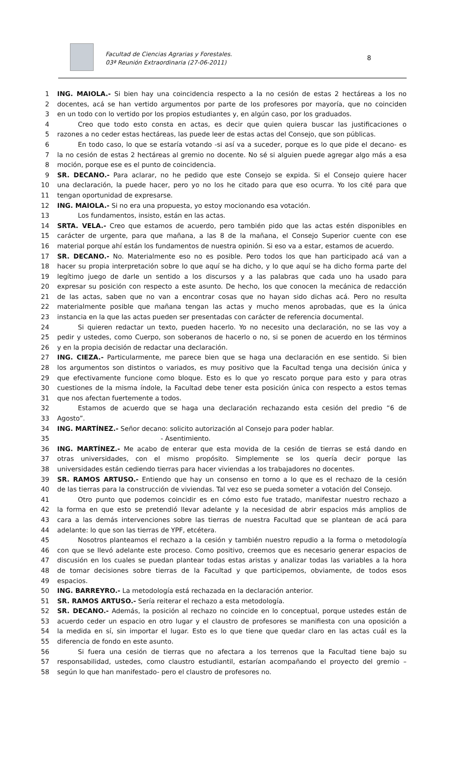Facultad de Ciencias Agrarias y Forestales.
03ª Reunión Extraordinaria (27-06-2011)
8
1 ING. MAIOLA.- Si bien hay una coincidencia respecto a la no cesión de estas 2 hectáreas a los no
2 docentes, acá se han vertido argumentos por parte de los profesores por mayoría, que no coinciden
3 en un todo con lo vertido por los propios estudiantes y, en algún caso, por los graduados.
4 Creo que todo esto consta en actas, es decir que quien quiera buscar las justificaciones o
5 razones a no ceder estas hectáreas, las puede leer de estas actas del Consejo, que son públicas.
6 En todo caso, lo que se estaría votando -si así va a suceder, porque es lo que pide el decano- es
7 la no cesión de estas 2 hectáreas al gremio no docente. No sé si alguien puede agregar algo más a esa
8 moción, porque ese es el punto de coincidencia.
9 SR. DECANO.- Para aclarar, no he pedido que este Consejo se expida. Si el Consejo quiere hacer
10 una declaración, la puede hacer, pero yo no los he citado para que eso ocurra. Yo los cité para que
11 tengan oportunidad de expresarse.
12 ING. MAIOLA.- Si no era una propuesta, yo estoy mocionando esa votación.
13 Los fundamentos, insisto, están en las actas.
14 SRTA. VELA.- Creo que estamos de acuerdo, pero también pido que las actas estén disponibles en
15 carácter de urgente, para que mañana, a las 8 de la mañana, el Consejo Superior cuente con ese
16 material porque ahí están los fundamentos de nuestra opinión. Si eso va a estar, estamos de acuerdo.
17 SR. DECANO.- No. Materialmente eso no es posible. Pero todos los que han participado acá van a
18 hacer su propia interpretación sobre lo que aquí se ha dicho, y lo que aquí se ha dicho forma parte del
19 legítimo juego de darle un sentido a los discursos y a las palabras que cada uno ha usado para
20 expresar su posición con respecto a este asunto. De hecho, los que conocen la mecánica de redacción
21 de las actas, saben que no van a encontrar cosas que no hayan sido dichas acá. Pero no resulta
22 materialmente posible que mañana tengan las actas y mucho menos aprobadas, que es la única
23 instancia en la que las actas pueden ser presentadas con carácter de referencia documental.
24 Si quieren redactar un texto, pueden hacerlo. Yo no necesito una declaración, no se las voy a
25 pedir y ustedes, como Cuerpo, son soberanos de hacerlo o no, si se ponen de acuerdo en los términos
26 y en la propia decisión de redactar una declaración.
27 ING. CIEZA.- Particularmente, me parece bien que se haga una declaración en ese sentido. Si bien
28 los argumentos son distintos o variados, es muy positivo que la Facultad tenga una decisión única y
29 que efectivamente funcione como bloque. Esto es lo que yo rescato porque para esto y para otras
30 cuestiones de la misma índole, la Facultad debe tener esta posición única con respecto a estos temas
31 que nos afectan fuertemente a todos.
32 Estamos de acuerdo que se haga una declaración rechazando esta cesión del predio “6 de
33 Agosto”.
34 ING. MARTÍNEZ.- Señor decano: solicito autorización al Consejo para poder hablar.
35 - Asentimiento.
36 ING. MARTÍNEZ.- Me acabo de enterar que esta movida de la cesión de tierras se está dando en
37 otras universidades, con el mismo propósito. Simplemente se los quería decir porque las
38 universidades están cediendo tierras para hacer viviendas a los trabajadores no docentes.
39 SR. RAMOS ARTUSO.- Entiendo que hay un consenso en torno a lo que es el rechazo de la cesión
40 de las tierras para la construcción de viviendas. Tal vez eso se pueda someter a votación del Consejo.
41 Otro punto que podemos coincidir es en cómo esto fue tratado, manifestar nuestro rechazo a
42 la forma en que esto se pretendió llevar adelante y la necesidad de abrir espacios más amplios de
43 cara a las demás intervenciones sobre las tierras de nuestra Facultad que se plantean de acá para
44 adelante: lo que son las tierras de YPF, etcétera.
45 Nosotros planteamos el rechazo a la cesión y también nuestro repudio a la forma o metodología
46 con que se llevó adelante este proceso. Como positivo, creemos que es necesario generar espacios de
47 discusión en los cuales se puedan plantear todas estas aristas y analizar todas las variables a la hora
48 de tomar decisiones sobre tierras de la Facultad y que participemos, obviamente, de todos esos
49 espacios.
50 ING. BARREYRO.- La metodología está rechazada en la declaración anterior.
51 SR. RAMOS ARTUSO.- Sería reiterar el rechazo a esta metodología.
52 SR. DECANO.- Además, la posición al rechazo no coincide en lo conceptual, porque ustedes están de
53 acuerdo ceder un espacio en otro lugar y el claustro de profesores se manifiesta con una oposición a
54 la medida en sí, sin importar el lugar. Esto es lo que tiene que quedar claro en las actas cuál es la
55 diferencia de fondo en este asunto.
56 Si fuera una cesión de tierras que no afectara a los terrenos que la Facultad tiene bajo su
57 responsabilidad, ustedes, como claustro estudiantil, estarían acompañando el proyecto del gremio –
58 según lo que han manifestado- pero el claustro de profesores no.